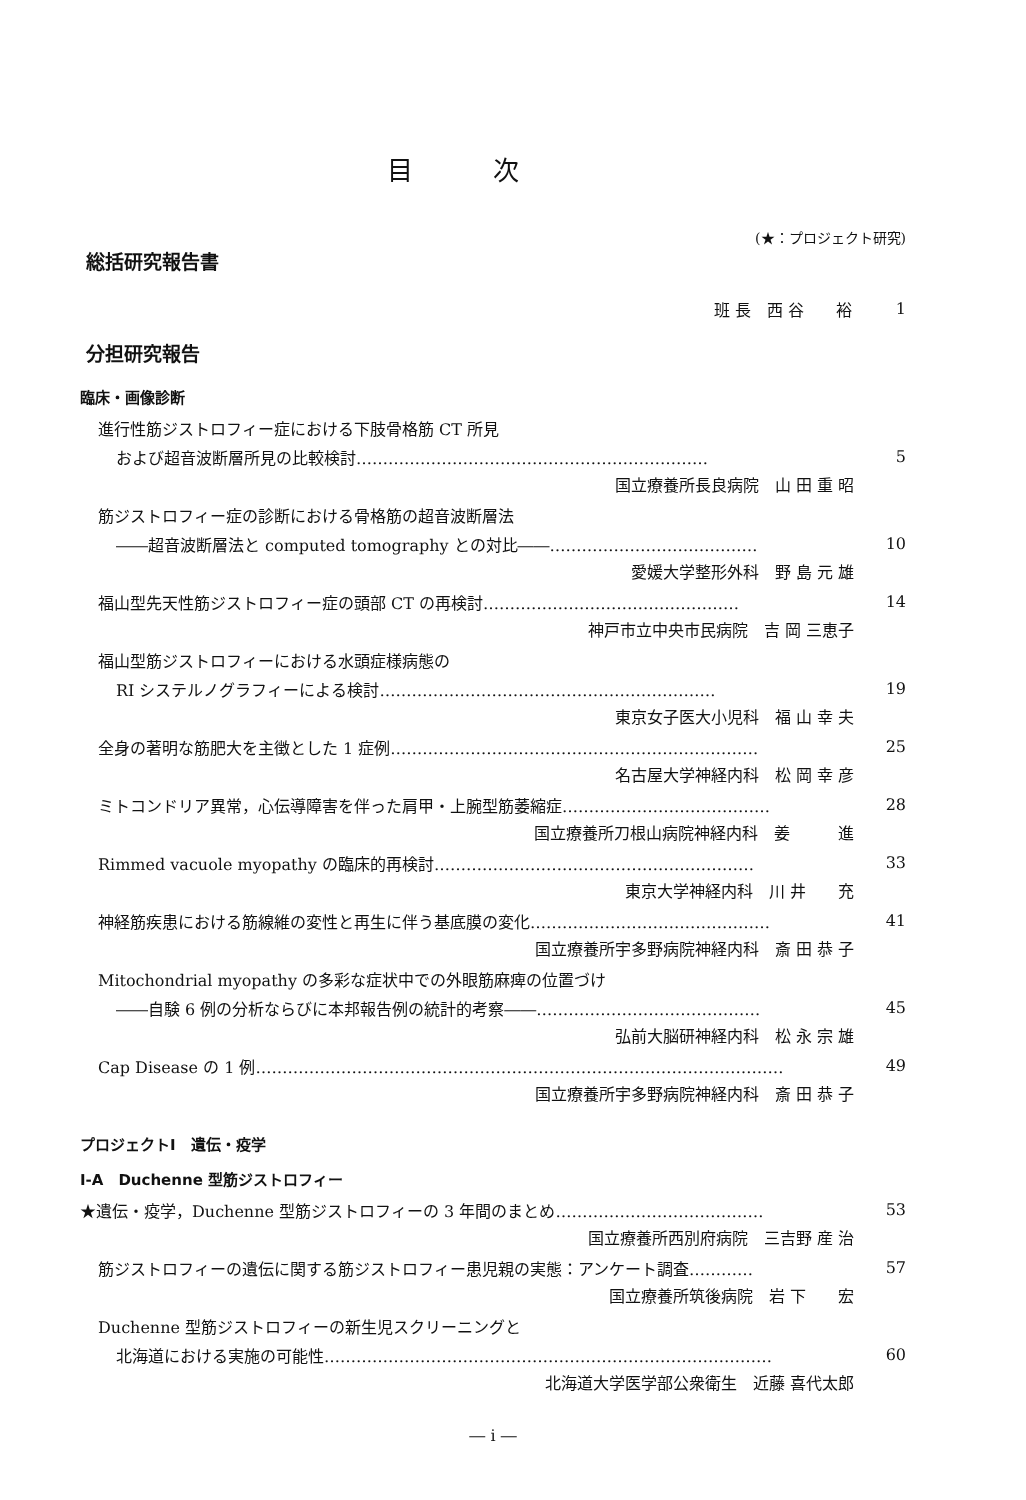目次
(★：プロジェクト研究)
総括研究報告書
班 長　西 谷　　裕 1
分担研究報告
臨床・画像診断
進行性筋ジストロフィー症における下肢骨格筋 CT 所見
および超音波断層所見の比較検討………………………………………………………… 5
国立療養所長良病院　山 田 重 昭
筋ジストロフィー症の診断における骨格筋の超音波断層法
――超音波断層法と computed tomography との対比――………………………………… 10
愛媛大学整形外科　野 島 元 雄
福山型先天性筋ジストロフィー症の頭部 CT の再検討………………………………………… 14
神戸市立中央市民病院　吉 岡 三恵子
福山型筋ジストロフィーにおける水頭症様病態の
RI システルノグラフィーによる検討……………………………………………………… 19
東京女子医大小児科　福 山 幸 夫
全身の著明な筋肥大を主徴とした 1 症例…………………………………………………………… 25
名古屋大学神経内科　松 岡 幸 彦
ミトコンドリア異常，心伝導障害を伴った肩甲・上腕型筋萎縮症………………………………… 28
国立療養所刀根山病院神経内科　姜　　　進
Rimmed vacuole myopathy の臨床的再検討…………………………………………………… 33
東京大学神経内科　川 井　　充
神経筋疾患における筋線維の変性と再生に伴う基底膜の変化……………………………………… 41
国立療養所宇多野病院神経内科　斎 田 恭 子
Mitochondrial myopathy の多彩な症状中での外眼筋麻痺の位置づけ
――自験 6 例の分析ならびに本邦報告例の統計的考察――…………………………………… 45
弘前大脳研神経内科　松 永 宗 雄
Cap Disease の 1 例……………………………………………………………………………………… 49
国立療養所宇多野病院神経内科　斎 田 恭 子
プロジェクトⅠ　遺伝・疫学
Ⅰ-A　Duchenne 型筋ジストロフィー
★遺伝・疫学，Duchenne 型筋ジストロフィーの 3 年間のまとめ………………………………… 53
国立療養所西別府病院　三吉野 産 治
筋ジストロフィーの遺伝に関する筋ジストロフィー患児親の実態：アンケート調査………… 57
国立療養所筑後病院　岩 下　　宏
Duchenne 型筋ジストロフィーの新生児スクリーニングと
北海道における実施の可能性………………………………………………………………………… 60
北海道大学医学部公衆衛生　近藤 喜代太郎
― i ―